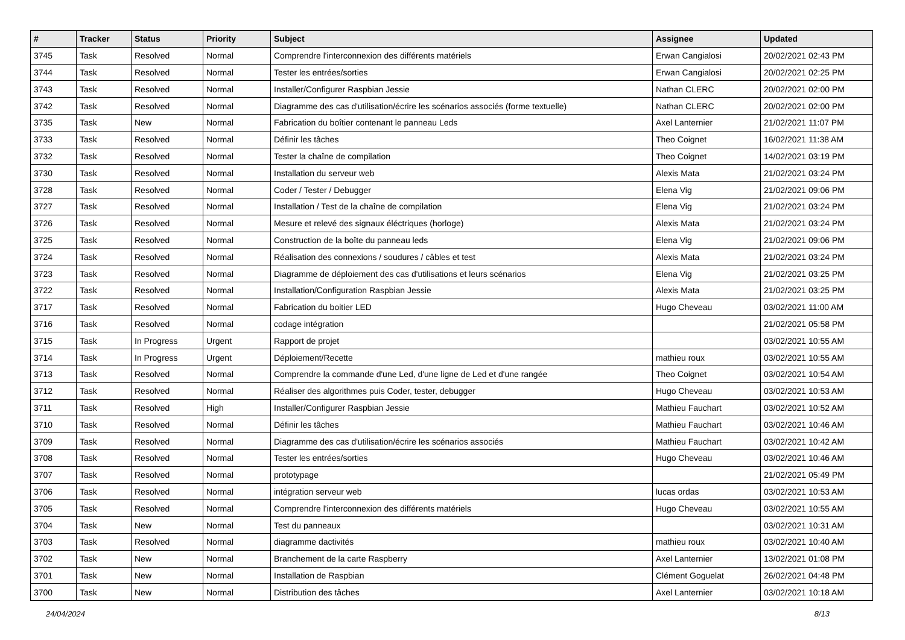| # | Tracker | Status | Priority | Subject | Assignee | Updated |
| --- | --- | --- | --- | --- | --- | --- |
| 3745 | Task | Resolved | Normal | Comprendre l'interconnexion des différents matériels | Erwan Cangialosi | 20/02/2021 02:43 PM |
| 3744 | Task | Resolved | Normal | Tester les entrées/sorties | Erwan Cangialosi | 20/02/2021 02:25 PM |
| 3743 | Task | Resolved | Normal | Installer/Configurer Raspbian Jessie | Nathan CLERC | 20/02/2021 02:00 PM |
| 3742 | Task | Resolved | Normal | Diagramme des cas d'utilisation/écrire les scénarios associés (forme textuelle) | Nathan CLERC | 20/02/2021 02:00 PM |
| 3735 | Task | New | Normal | Fabrication du boîtier contenant le panneau Leds | Axel Lanternier | 21/02/2021 11:07 PM |
| 3733 | Task | Resolved | Normal | Définir les tâches | Theo Coignet | 16/02/2021 11:38 AM |
| 3732 | Task | Resolved | Normal | Tester la chaîne de compilation | Theo Coignet | 14/02/2021 03:19 PM |
| 3730 | Task | Resolved | Normal | Installation du serveur web | Alexis Mata | 21/02/2021 03:24 PM |
| 3728 | Task | Resolved | Normal | Coder / Tester / Debugger | Elena Vig | 21/02/2021 09:06 PM |
| 3727 | Task | Resolved | Normal | Installation / Test de la chaîne de compilation | Elena Vig | 21/02/2021 03:24 PM |
| 3726 | Task | Resolved | Normal | Mesure et relevé des signaux éléctriques (horloge) | Alexis Mata | 21/02/2021 03:24 PM |
| 3725 | Task | Resolved | Normal | Construction de la boîte du panneau leds | Elena Vig | 21/02/2021 09:06 PM |
| 3724 | Task | Resolved | Normal | Réalisation des connexions / soudures / câbles et test | Alexis Mata | 21/02/2021 03:24 PM |
| 3723 | Task | Resolved | Normal | Diagramme de déploiement des cas d'utilisations et leurs scénarios | Elena Vig | 21/02/2021 03:25 PM |
| 3722 | Task | Resolved | Normal | Installation/Configuration Raspbian Jessie | Alexis Mata | 21/02/2021 03:25 PM |
| 3717 | Task | Resolved | Normal | Fabrication du boitier LED | Hugo Cheveau | 03/02/2021 11:00 AM |
| 3716 | Task | Resolved | Normal | codage intégration | | 21/02/2021 05:58 PM |
| 3715 | Task | In Progress | Urgent | Rapport de projet | | 03/02/2021 10:55 AM |
| 3714 | Task | In Progress | Urgent | Déploiement/Recette | mathieu roux | 03/02/2021 10:55 AM |
| 3713 | Task | Resolved | Normal | Comprendre la commande d'une Led, d'une ligne de Led et d'une rangée | Theo Coignet | 03/02/2021 10:54 AM |
| 3712 | Task | Resolved | Normal | Réaliser des algorithmes puis Coder, tester, debugger | Hugo Cheveau | 03/02/2021 10:53 AM |
| 3711 | Task | Resolved | High | Installer/Configurer Raspbian Jessie | Mathieu Fauchart | 03/02/2021 10:52 AM |
| 3710 | Task | Resolved | Normal | Définir les tâches | Mathieu Fauchart | 03/02/2021 10:46 AM |
| 3709 | Task | Resolved | Normal | Diagramme des cas d'utilisation/écrire les scénarios associés | Mathieu Fauchart | 03/02/2021 10:42 AM |
| 3708 | Task | Resolved | Normal | Tester les entrées/sorties | Hugo Cheveau | 03/02/2021 10:46 AM |
| 3707 | Task | Resolved | Normal | prototypage | | 21/02/2021 05:49 PM |
| 3706 | Task | Resolved | Normal | intégration serveur web | lucas ordas | 03/02/2021 10:53 AM |
| 3705 | Task | Resolved | Normal | Comprendre l'interconnexion des différents matériels | Hugo Cheveau | 03/02/2021 10:55 AM |
| 3704 | Task | New | Normal | Test du panneaux | | 03/02/2021 10:31 AM |
| 3703 | Task | Resolved | Normal | diagramme dactivités | mathieu roux | 03/02/2021 10:40 AM |
| 3702 | Task | New | Normal | Branchement de la carte Raspberry | Axel Lanternier | 13/02/2021 01:08 PM |
| 3701 | Task | New | Normal | Installation de Raspbian | Clément Goguelat | 26/02/2021 04:48 PM |
| 3700 | Task | New | Normal | Distribution des tâches | Axel Lanternier | 03/02/2021 10:18 AM |
24/04/2024 8/13